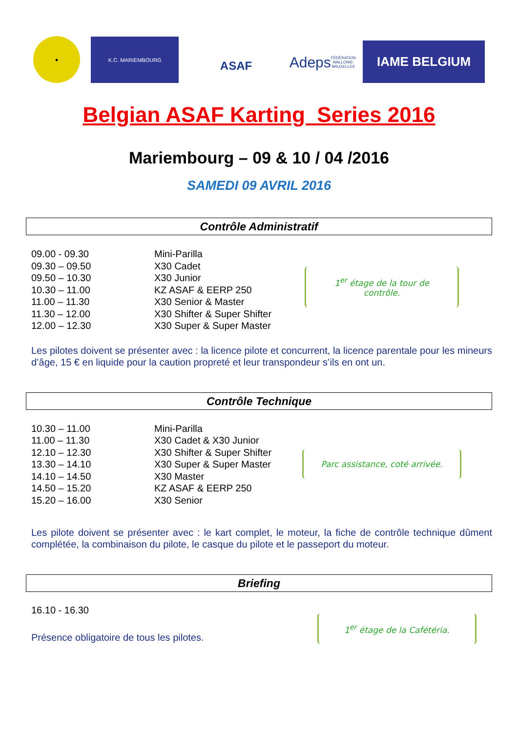●
K.C. MARIEMBOURG
ASAF
Adeps
FÉDÉRATION WALLONIE-BRUXELLES
IAME BELGIUM
Belgian ASAF Karting Series 2016
Mariembourg – 09 & 10 / 04 /2016
SAMEDI 09 AVRIL 2016
Contrôle Administratif
| 09.00 - 09.30 | Mini-Parilla |
| 09.30 – 09.50 | X30 Cadet |
| 09.50 – 10.30 | X30 Junior |
| 10.30 – 11.00 | KZ ASAF & EERP 250 |
| 11.00 – 11.30 | X30 Senior & Master |
| 11.30 – 12.00 | X30 Shifter & Super Shifter |
| 12.00 – 12.30 | X30 Super & Super Master |
1<sup>er</sup> étage de la tour de contrôle.
Les pilotes doivent se présenter avec : la licence pilote et concurrent, la licence parentale pour les mineurs d’âge, 15 € en liquide pour la caution propreté et leur transpondeur s’ils en ont un.
Contrôle Technique
| 10.30 – 11.00 | Mini-Parilla |
| 11.00 – 11.30 | X30 Cadet & X30 Junior |
| 12.10 – 12.30 | X30 Shifter & Super Shifter |
| 13.30 – 14.10 | X30 Super & Super Master |
| 14.10 – 14.50 | X30 Master |
| 14.50 – 15.20 | KZ ASAF & EERP 250 |
| 15.20 – 16.00 | X30 Senior |
Parc assistance, coté arrivée.
Les pilote doivent se présenter avec : le kart complet, le moteur, la fiche de contrôle technique dûment complétée, la combinaison du pilote, le casque du pilote et le passeport du moteur.
Briefing
16.10 - 16.30
Présence obligatoire de tous les pilotes.
1<sup>er</sup> étage de la Cafétéria.